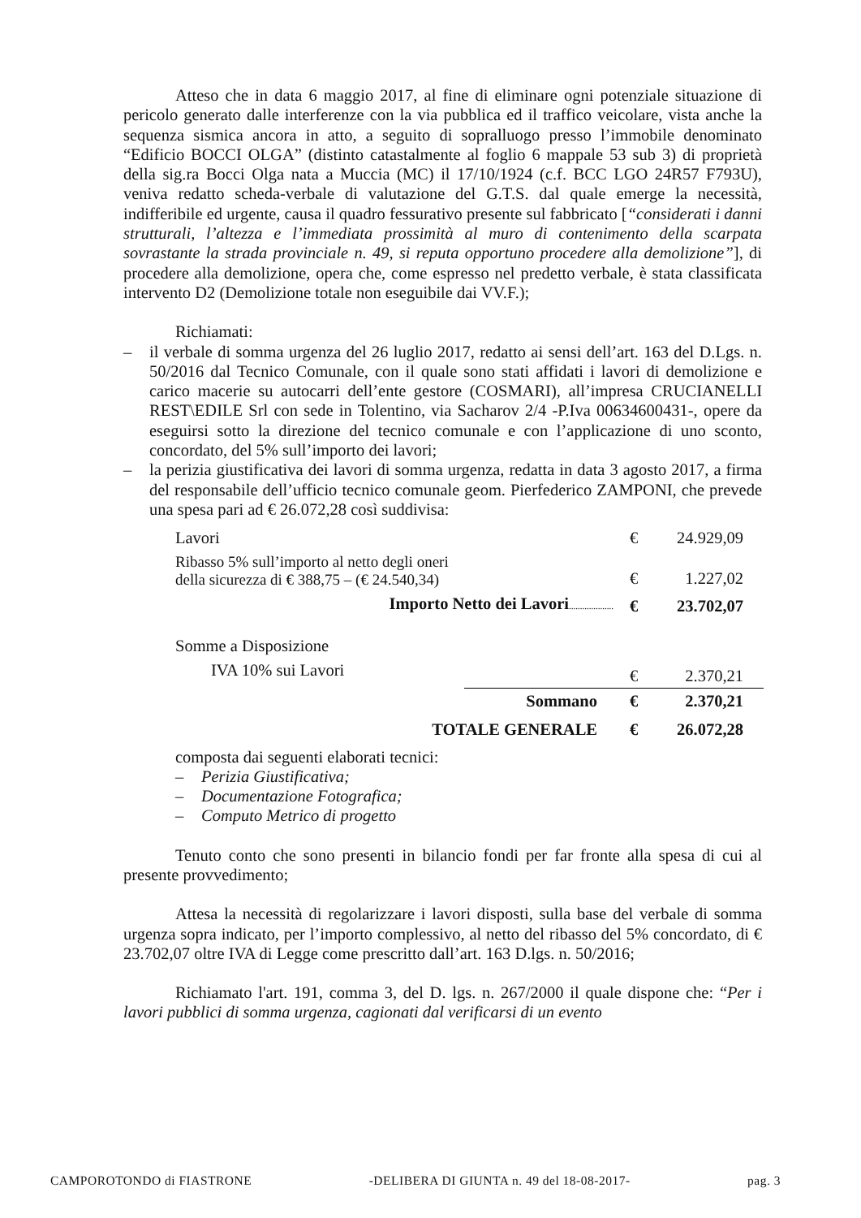Atteso che in data 6 maggio 2017, al fine di eliminare ogni potenziale situazione di pericolo generato dalle interferenze con la via pubblica ed il traffico veicolare, vista anche la sequenza sismica ancora in atto, a seguito di sopralluogo presso l’immobile denominato “Edificio BOCCI OLGA” (distinto catastalmente al foglio 6 mappale 53 sub 3) di proprietà della sig.ra Bocci Olga nata a Muccia (MC) il 17/10/1924 (c.f. BCC LGO 24R57 F793U), veniva redatto scheda-verbale di valutazione del G.T.S. dal quale emerge la necessità, indifferibile ed urgente, causa il quadro fessurativo presente sul fabbricato [“considerati i danni strutturali, l’altezza e l’immediata prossimità al muro di contenimento della scarpata sovrastante la strada provinciale n. 49, si reputa opportuno procedere alla demolizione”], di procedere alla demolizione, opera che, come espresso nel predetto verbale, è stata classificata intervento D2 (Demolizione totale non eseguibile dai VV.F.);
Richiamati:
– il verbale di somma urgenza del 26 luglio 2017, redatto ai sensi dell’art. 163 del D.Lgs. n. 50/2016 dal Tecnico Comunale, con il quale sono stati affidati i lavori di demolizione e carico macerie su autocarri dell’ente gestore (COSMARI), all’impresa CRUCIANELLI REST\EDILE Srl con sede in Tolentino, via Sacharov 2/4 -P.Iva 00634600431-, opere da eseguirsi sotto la direzione del tecnico comunale e con l’applicazione di uno sconto, concordato, del 5% sull’importo dei lavori;
– la perizia giustificativa dei lavori di somma urgenza, redatta in data 3 agosto 2017, a firma del responsabile dell’ufficio tecnico comunale geom. Pierfederico ZAMPONI, che prevede una spesa pari ad € 26.072,28 così suddivisa:
| Lavori | | € | 24.929,09 |
| Ribasso 5% sull’importo al netto degli oneri della sicurezza di € 388,75 – (€ 24.540,34) | | € | 1.227,02 |
| Importo Netto dei Lavori .................... | | € | 23.702,07 |
| Somme a Disposizione | | | |
| IVA 10% sui Lavori | | € | 2.370,21 |
| | Sommano | € | 2.370,21 |
| TOTALE GENERALE | | € | 26.072,28 |
composta dai seguenti elaborati tecnici:
– Perizia Giustificativa;
– Documentazione Fotografica;
– Computo Metrico di progetto
Tenuto conto che sono presenti in bilancio fondi per far fronte alla spesa di cui al presente provvedimento;
Attesa la necessità di regolarizzare i lavori disposti, sulla base del verbale di somma urgenza sopra indicato, per l’importo complessivo, al netto del ribasso del 5% concordato, di € 23.702,07 oltre IVA di Legge come prescritto dall’art. 163 D.lgs. n. 50/2016;
Richiamato l'art. 191, comma 3, del D. lgs. n. 267/2000 il quale dispone che: “Per i lavori pubblici di somma urgenza, cagionati dal verificarsi di un evento
CAMPOROTONDO di FIASTRONE -DELIBERA DI GIUNTA n. 49 del 18-08-2017- pag. 3